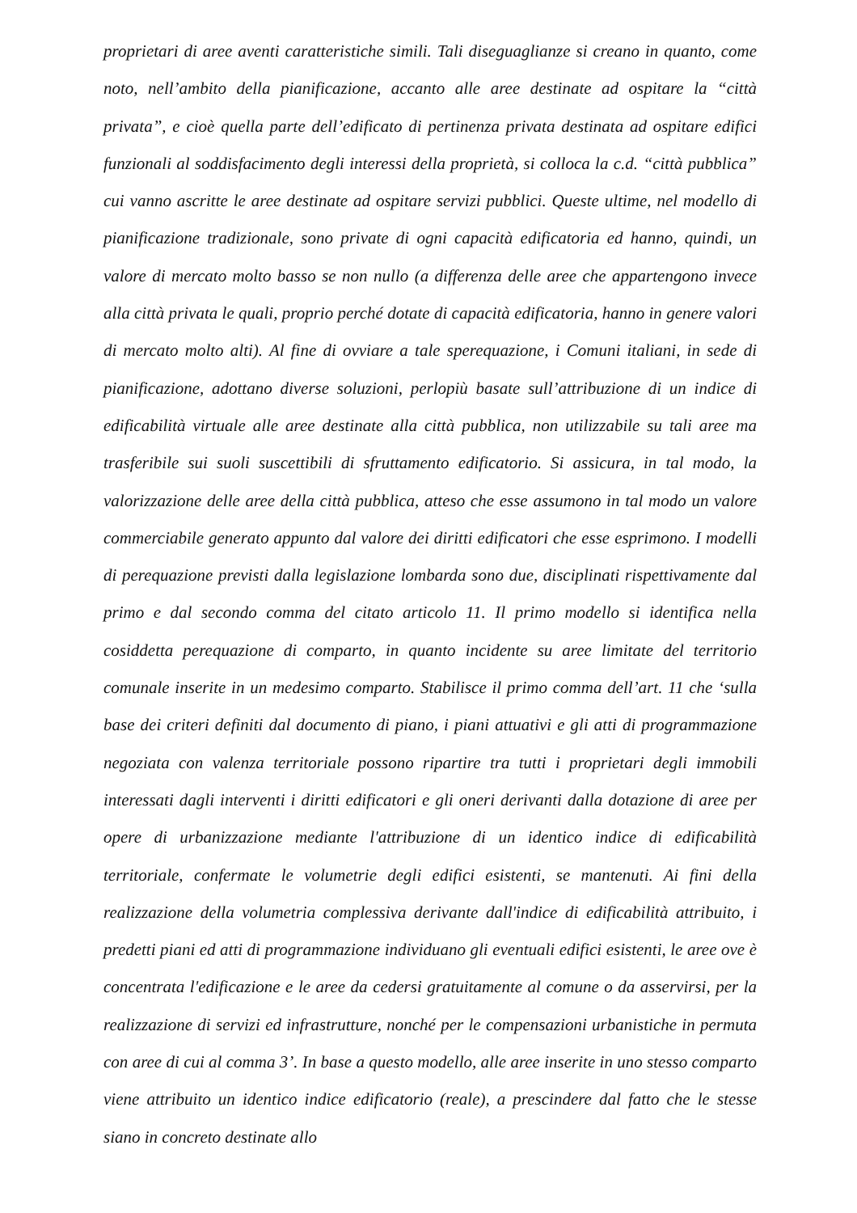proprietari di aree aventi caratteristiche simili. Tali diseguaglianze si creano in quanto, come noto, nell’ambito della pianificazione, accanto alle aree destinate ad ospitare la “città privata”, e cioè quella parte dell’edificato di pertinenza privata destinata ad ospitare edifici funzionali al soddisfacimento degli interessi della proprietà, si colloca la c.d. “città pubblica” cui vanno ascritte le aree destinate ad ospitare servizi pubblici. Queste ultime, nel modello di pianificazione tradizionale, sono private di ogni capacità edificatoria ed hanno, quindi, un valore di mercato molto basso se non nullo (a differenza delle aree che appartengono invece alla città privata le quali, proprio perché dotate di capacità edificatoria, hanno in genere valori di mercato molto alti). Al fine di ovviare a tale sperequazione, i Comuni italiani, in sede di pianificazione, adottano diverse soluzioni, perlopiù basate sull’attribuzione di un indice di edificabilità virtuale alle aree destinate alla città pubblica, non utilizzabile su tali aree ma trasferibile sui suoli suscettibili di sfruttamento edificatorio. Si assicura, in tal modo, la valorizzazione delle aree della città pubblica, atteso che esse assumono in tal modo un valore commerciabile generato appunto dal valore dei diritti edificatori che esse esprimono. I modelli di perequazione previsti dalla legislazione lombarda sono due, disciplinati rispettivamente dal primo e dal secondo comma del citato articolo 11. Il primo modello si identifica nella cosiddetta perequazione di comparto, in quanto incidente su aree limitate del territorio comunale inserite in un medesimo comparto. Stabilisce il primo comma dell’art. 11 che ‘sulla base dei criteri definiti dal documento di piano, i piani attuativi e gli atti di programmazione negoziata con valenza territoriale possono ripartire tra tutti i proprietari degli immobili interessati dagli interventi i diritti edificatori e gli oneri derivanti dalla dotazione di aree per opere di urbanizzazione mediante l'attribuzione di un identico indice di edificabilità territoriale, confermate le volumetrie degli edifici esistenti, se mantenuti. Ai fini della realizzazione della volumetria complessiva derivante dall'indice di edificabilità attribuito, i predetti piani ed atti di programmazione individuano gli eventuali edifici esistenti, le aree ove è concentrata l'edificazione e le aree da cedersi gratuitamente al comune o da asservirsi, per la realizzazione di servizi ed infrastrutture, nonché per le compensazioni urbanistiche in permuta con aree di cui al comma 3’. In base a questo modello, alle aree inserite in uno stesso comparto viene attribuito un identico indice edificatorio (reale), a prescindere dal fatto che le stesse siano in concreto destinate allo